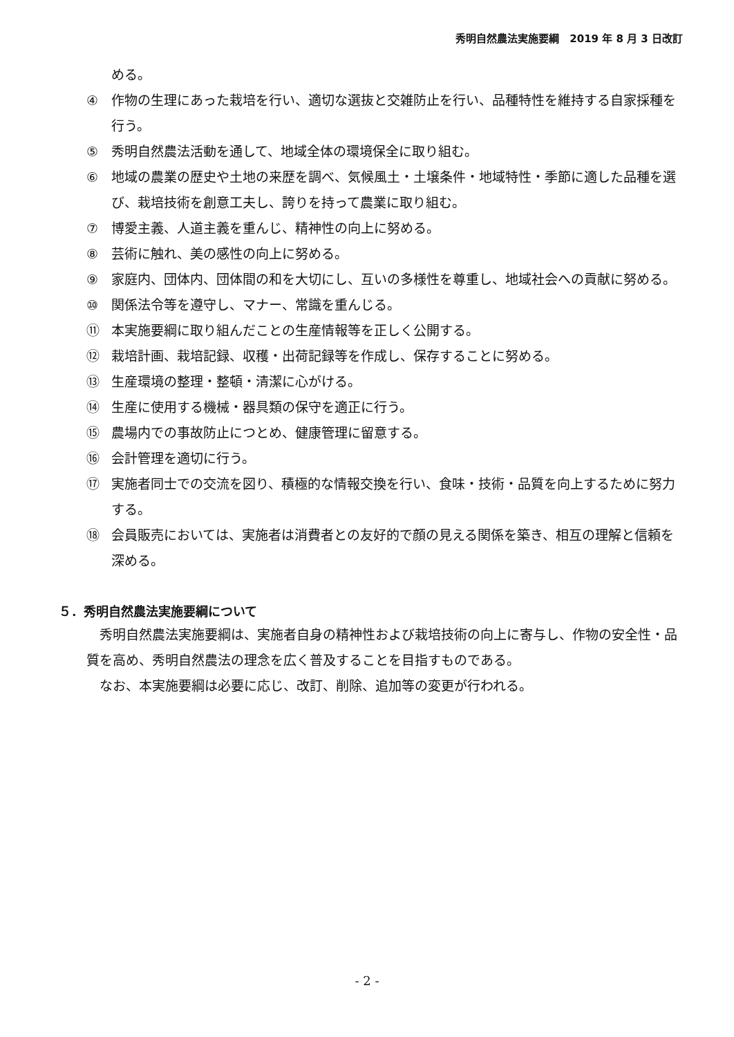秀明自然農法実施要綱　2019 年 8 月 3 日改訂
める。
④ 作物の生理にあった栽培を行い、適切な選抜と交雑防止を行い、品種特性を維持する自家採種を行う。
⑤ 秀明自然農法活動を通して、地域全体の環境保全に取り組む。
⑥ 地域の農業の歴史や土地の来歴を調べ、気候風土・土壌条件・地域特性・季節に適した品種を選び、栽培技術を創意工夫し、誇りを持って農業に取り組む。
⑦ 博愛主義、人道主義を重んじ、精神性の向上に努める。
⑧ 芸術に触れ、美の感性の向上に努める。
⑨ 家庭内、団体内、団体間の和を大切にし、互いの多様性を尊重し、地域社会への貢献に努める。
⑩ 関係法令等を遵守し、マナー、常識を重んじる。
⑪ 本実施要綱に取り組んだことの生産情報等を正しく公開する。
⑫ 栽培計画、栽培記録、収穫・出荷記録等を作成し、保存することに努める。
⑬ 生産環境の整理・整頓・清潔に心がける。
⑭ 生産に使用する機械・器具類の保守を適正に行う。
⑮ 農場内での事故防止につとめ、健康管理に留意する。
⑯ 会計管理を適切に行う。
⑰ 実施者同士での交流を図り、積極的な情報交換を行い、食味・技術・品質を向上するために努力する。
⑱ 会員販売においては、実施者は消費者との友好的で顔の見える関係を築き、相互の理解と信頼を深める。
５．秀明自然農法実施要綱について
秀明自然農法実施要綱は、実施者自身の精神性および栽培技術の向上に寄与し、作物の安全性・品質を高め、秀明自然農法の理念を広く普及することを目指すものである。
なお、本実施要綱は必要に応じ、改訂、削除、追加等の変更が行われる。
- 2 -